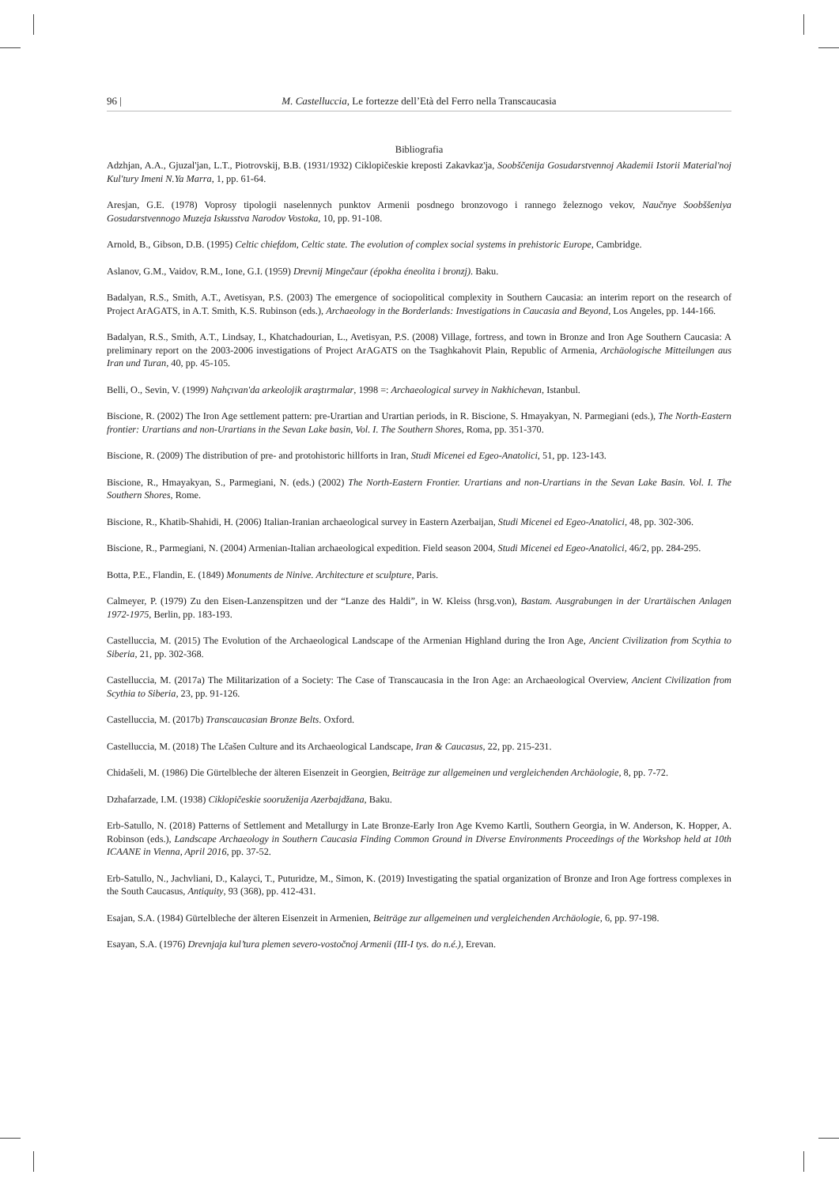96 | M. Castelluccia, Le fortezze dell’Età del Ferro nella Transcaucasia
Bibliografia
Adzhjan, A.A., Gjuzal'jan, L.T., Piotrovskij, B.B. (1931/1932) Ciklopičeskie kreposti Zakavkaz'ja, Soobščenija Gosudarstvennoj Akademii Istorii Material'noj Kul'tury Imeni N.Ya Marra, 1, pp. 61-64.
Aresjan, G.E. (1978) Voprosy tipologii naselennych punktov Armenii posdnego bronzovogo i rannego železnogo vekov, Naučnye Soobššeniya Gosudarstvennogo Muzeja Iskusstva Narodov Vostoka, 10, pp. 91-108.
Arnold, B., Gibson, D.B. (1995) Celtic chiefdom, Celtic state. The evolution of complex social systems in prehistoric Europe, Cambridge.
Aslanov, G.M., Vaidov, R.M., Ione, G.I. (1959) Drevnij Mingečaur (épokha éneolita i bronzj). Baku.
Badalyan, R.S., Smith, A.T., Avetisyan, P.S. (2003) The emergence of sociopolitical complexity in Southern Caucasia: an interim report on the research of Project ArAGATS, in A.T. Smith, K.S. Rubinson (eds.), Archaeology in the Borderlands: Investigations in Caucasia and Beyond, Los Angeles, pp. 144-166.
Badalyan, R.S., Smith, A.T., Lindsay, I., Khatchadourian, L., Avetisyan, P.S. (2008) Village, fortress, and town in Bronze and Iron Age Southern Caucasia: A preliminary report on the 2003-2006 investigations of Project ArAGATS on the Tsaghkahovit Plain, Republic of Armenia, Archäologische Mitteilungen aus Iran und Turan, 40, pp. 45-105.
Belli, O., Sevin, V. (1999) Nahçıvan'da arkeolojik araştırmalar, 1998 =: Archaeological survey in Nakhichevan, Istanbul.
Biscione, R. (2002) The Iron Age settlement pattern: pre-Urartian and Urartian periods, in R. Biscione, S. Hmayakyan, N. Parmegiani (eds.), The North-Eastern frontier: Urartians and non-Urartians in the Sevan Lake basin, Vol. I. The Southern Shores, Roma, pp. 351-370.
Biscione, R. (2009) The distribution of pre- and protohistoric hillforts in Iran, Studi Micenei ed Egeo-Anatolici, 51, pp. 123-143.
Biscione, R., Hmayakyan, S., Parmegiani, N. (eds.) (2002) The North-Eastern Frontier. Urartians and non-Urartians in the Sevan Lake Basin. Vol. I. The Southern Shores, Rome.
Biscione, R., Khatib-Shahidi, H. (2006) Italian-Iranian archaeological survey in Eastern Azerbaijan, Studi Micenei ed Egeo-Anatolici, 48, pp. 302-306.
Biscione, R., Parmegiani, N. (2004) Armenian-Italian archaeological expedition. Field season 2004, Studi Micenei ed Egeo-Anatolici, 46/2, pp. 284-295.
Botta, P.E., Flandin, E. (1849) Monuments de Ninive. Architecture et sculpture, Paris.
Calmeyer, P. (1979) Zu den Eisen-Lanzenspitzen und der “Lanze des Haldi”, in W. Kleiss (hrsg.von), Bastam. Ausgrabungen in der Urartäischen Anlagen 1972-1975, Berlin, pp. 183-193.
Castelluccia, M. (2015) The Evolution of the Archaeological Landscape of the Armenian Highland during the Iron Age, Ancient Civilization from Scythia to Siberia, 21, pp. 302-368.
Castelluccia, M. (2017a) The Militarization of a Society: The Case of Transcaucasia in the Iron Age: an Archaeological Overview, Ancient Civilization from Scythia to Siberia, 23, pp. 91-126.
Castelluccia, M. (2017b) Transcaucasian Bronze Belts. Oxford.
Castelluccia, M. (2018) The Lčašen Culture and its Archaeological Landscape, Iran & Caucasus, 22, pp. 215-231.
Chidašeli, M. (1986) Die Gürtelbleche der älteren Eisenzeit in Georgien, Beiträge zur allgemeinen und vergleichenden Archäologie, 8, pp. 7-72.
Dzhafarzade, I.M. (1938) Ciklopičeskie sooruženija Azerbajdžana, Baku.
Erb-Satullo, N. (2018) Patterns of Settlement and Metallurgy in Late Bronze-Early Iron Age Kvemo Kartli, Southern Georgia, in W. Anderson, K. Hopper, A. Robinson (eds.), Landscape Archaeology in Southern Caucasia Finding Common Ground in Diverse Environments Proceedings of the Workshop held at 10th ICAANE in Vienna, April 2016, pp. 37-52.
Erb-Satullo, N., Jachvliani, D., Kalayci, T., Puturidze, M., Simon, K. (2019) Investigating the spatial organization of Bronze and Iron Age fortress complexes in the South Caucasus, Antiquity, 93 (368), pp. 412-431.
Esajan, S.A. (1984) Gürtelbleche der älteren Eisenzeit in Armenien, Beiträge zur allgemeinen und vergleichenden Archäologie, 6, pp. 97-198.
Esayan, S.A. (1976) Drevnjaja kul’tura plemen severo-vostočnoj Armenii (III-I tys. do n.é.), Erevan.